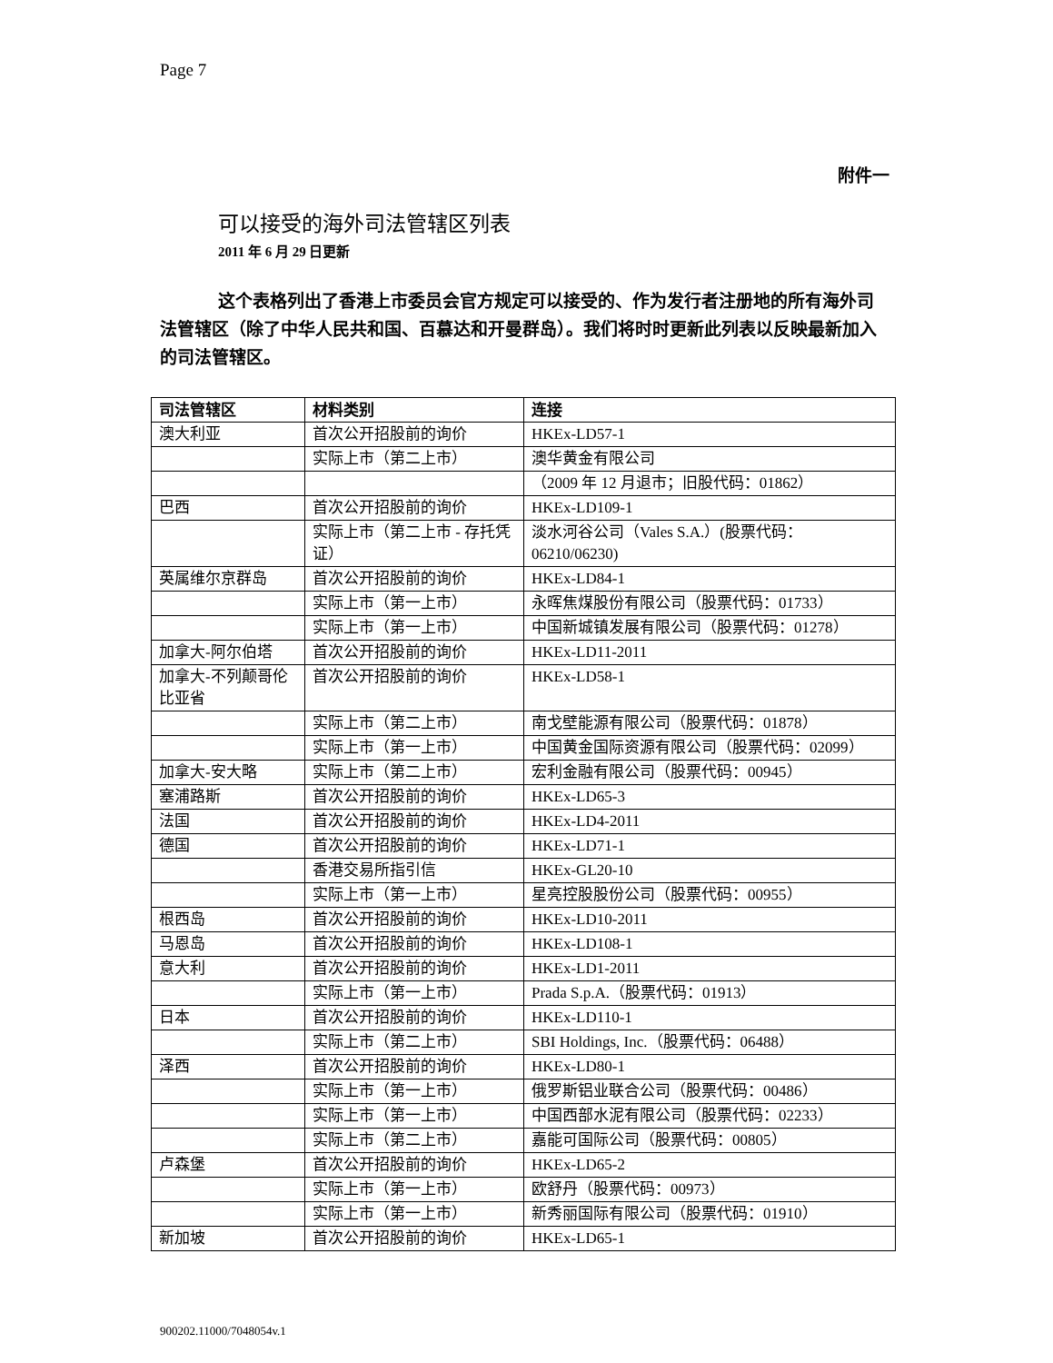Page 7
附件一
可以接受的海外司法管辖区列表
2011 年 6 月 29 日更新
这个表格列出了香港上市委员会官方规定可以接受的、作为发行者注册地的所有海外司法管辖区（除了中华人民共和国、百慕达和开曼群岛）。我们将时时更新此列表以反映最新加入的司法管辖区。
| 司法管辖区 | 材料类别 | 连接 |
| --- | --- | --- |
| 澳大利亚 | 首次公开招股前的询价 | HKEx-LD57-1 |
| | 实际上市（第二上市） | 澳华黄金有限公司 |
| | | （2009 年 12 月退市；旧股代码：01862） |
| 巴西 | 首次公开招股前的询价 | HKEx-LD109-1 |
| | 实际上市（第二上市 - 存托凭证） | 淡水河谷公司（Vales S.A.）(股票代码：06210/06230) |
| 英属维尔京群岛 | 首次公开招股前的询价 | HKEx-LD84-1 |
| | 实际上市（第一上市） | 永晖焦煤股份有限公司（股票代码：01733） |
| | 实际上市（第一上市） | 中国新城镇发展有限公司（股票代码：01278） |
| 加拿大-阿尔伯塔 | 首次公开招股前的询价 | HKEx-LD11-2011 |
| 加拿大-不列颠哥伦比亚省 | 首次公开招股前的询价 | HKEx-LD58-1 |
| | 实际上市（第二上市） | 南戈壁能源有限公司（股票代码：01878） |
| | 实际上市（第一上市） | 中国黄金国际资源有限公司（股票代码：02099） |
| 加拿大-安大略 | 实际上市（第二上市） | 宏利金融有限公司（股票代码：00945） |
| 塞浦路斯 | 首次公开招股前的询价 | HKEx-LD65-3 |
| 法国 | 首次公开招股前的询价 | HKEx-LD4-2011 |
| 德国 | 首次公开招股前的询价 | HKEx-LD71-1 |
| | 香港交易所指引信 | HKEx-GL20-10 |
| | 实际上市（第一上市） | 星亮控股股份公司（股票代码：00955） |
| 根西岛 | 首次公开招股前的询价 | HKEx-LD10-2011 |
| 马恩岛 | 首次公开招股前的询价 | HKEx-LD108-1 |
| 意大利 | 首次公开招股前的询价 | HKEx-LD1-2011 |
| | 实际上市（第一上市） | Prada S.p.A.（股票代码：01913） |
| 日本 | 首次公开招股前的询价 | HKEx-LD110-1 |
| | 实际上市（第二上市） | SBI Holdings, Inc.（股票代码：06488） |
| 泽西 | 首次公开招股前的询价 | HKEx-LD80-1 |
| | 实际上市（第一上市） | 俄罗斯铝业联合公司（股票代码：00486） |
| | 实际上市（第一上市） | 中国西部水泥有限公司（股票代码：02233） |
| | 实际上市（第二上市） | 嘉能可国际公司（股票代码：00805） |
| 卢森堡 | 首次公开招股前的询价 | HKEx-LD65-2 |
| | 实际上市（第一上市） | 欧舒丹（股票代码：00973） |
| | 实际上市（第一上市） | 新秀丽国际有限公司（股票代码：01910） |
| 新加坡 | 首次公开招股前的询价 | HKEx-LD65-1 |
900202.11000/7048054v.1